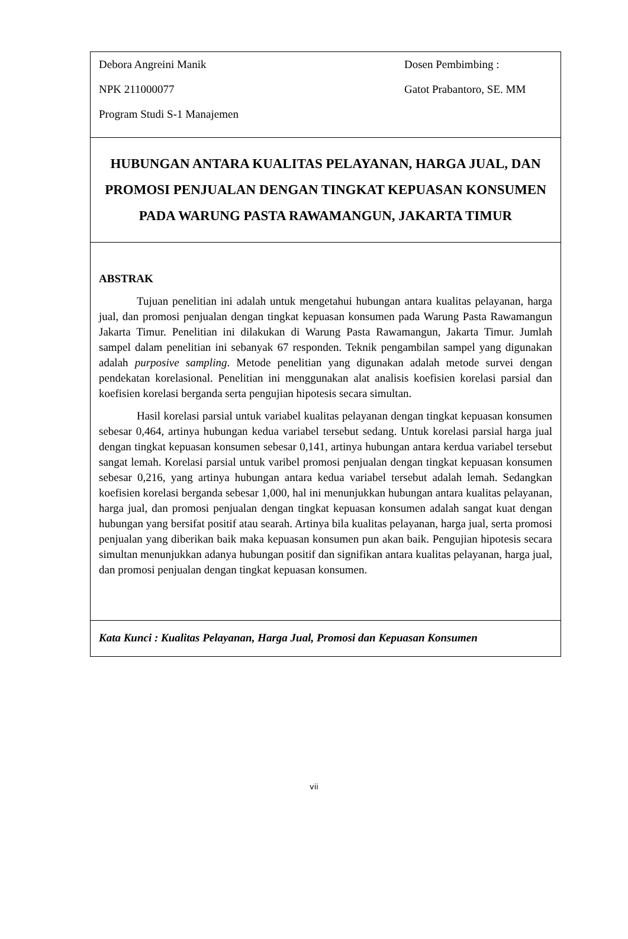Debora Angreini Manik
NPK 211000077
Program Studi S-1 Manajemen
Dosen Pembimbing :
Gatot Prabantoro, SE. MM
HUBUNGAN ANTARA KUALITAS PELAYANAN, HARGA JUAL, DAN PROMOSI PENJUALAN DENGAN TINGKAT KEPUASAN KONSUMEN PADA WARUNG PASTA RAWAMANGUN, JAKARTA TIMUR
ABSTRAK
Tujuan penelitian ini adalah untuk mengetahui hubungan antara kualitas pelayanan, harga jual, dan promosi penjualan dengan tingkat kepuasan konsumen pada Warung Pasta Rawamangun Jakarta Timur. Penelitian ini dilakukan di Warung Pasta Rawamangun, Jakarta Timur. Jumlah sampel dalam penelitian ini sebanyak 67 responden. Teknik pengambilan sampel yang digunakan adalah purposive sampling. Metode penelitian yang digunakan adalah metode survei dengan pendekatan korelasional. Penelitian ini menggunakan alat analisis koefisien korelasi parsial dan koefisien korelasi berganda serta pengujian hipotesis secara simultan.
Hasil korelasi parsial untuk variabel kualitas pelayanan dengan tingkat kepuasan konsumen sebesar 0,464, artinya hubungan kedua variabel tersebut sedang. Untuk korelasi parsial harga jual dengan tingkat kepuasan konsumen sebesar 0,141, artinya hubungan antara kerdua variabel tersebut sangat lemah. Korelasi parsial untuk varibel promosi penjualan dengan tingkat kepuasan konsumen sebesar 0,216, yang artinya hubungan antara kedua variabel tersebut adalah lemah. Sedangkan koefisien korelasi berganda sebesar 1,000, hal ini menunjukkan hubungan antara kualitas pelayanan, harga jual, dan promosi penjualan dengan tingkat kepuasan konsumen adalah sangat kuat dengan hubungan yang bersifat positif atau searah. Artinya bila kualitas pelayanan, harga jual, serta promosi penjualan yang diberikan baik maka kepuasan konsumen pun akan baik. Pengujian hipotesis secara simultan menunjukkan adanya hubungan positif dan signifikan antara kualitas pelayanan, harga jual, dan promosi penjualan dengan tingkat kepuasan konsumen.
Kata Kunci : Kualitas Pelayanan, Harga Jual, Promosi dan Kepuasan Konsumen
vii